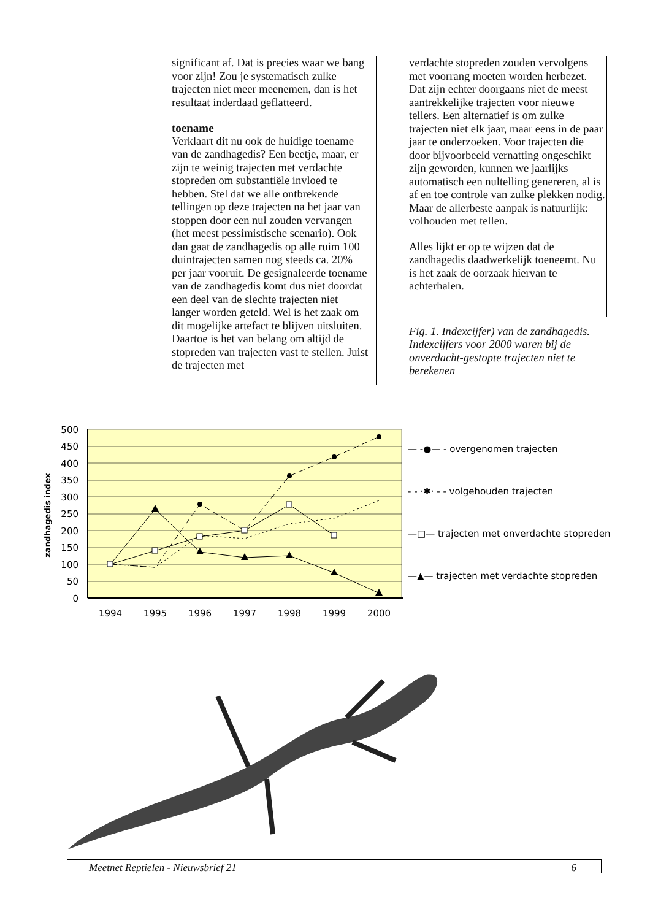significant af. Dat is precies waar we bang voor zijn! Zou je systematisch zulke trajecten niet meer meenemen, dan is het resultaat inderdaad geflatteerd.
toename
Verklaart dit nu ook de huidige toename van de zandhagedis? Een beetje, maar, er zijn te weinig trajecten met verdachte stopreden om substantiële invloed te hebben. Stel dat we alle ontbrekende tellingen op deze trajecten na het jaar van stoppen door een nul zouden vervangen (het meest pessimistische scenario). Ook dan gaat de zandhagedis op alle ruim 100 duintrajecten samen nog steeds ca. 20% per jaar vooruit. De gesignaleerde toename van de zandhagedis komt dus niet doordat een deel van de slechte trajecten niet langer worden geteld. Wel is het zaak om dit mogelijke artefact te blijven uitsluiten. Daartoe is het van belang om altijd de stopreden van trajecten vast te stellen. Juist de trajecten met
verdachte stopreden zouden vervolgens met voorrang moeten worden herbezet. Dat zijn echter doorgaans niet de meest aantrekkelijke trajecten voor nieuwe tellers. Een alternatief is om zulke trajecten niet elk jaar, maar eens in de paar jaar te onderzoeken. Voor trajecten die door bijvoorbeeld vernatting ongeschikt zijn geworden, kunnen we jaarlijks automatisch een nultelling genereren, al is af en toe controle van zulke plekken nodig. Maar de allerbeste aanpak is natuurlijk: volhouden met tellen.
Alles lijkt er op te wijzen dat de zandhagedis daadwerkelijk toeneemt. Nu is het zaak de oorzaak hiervan te achterhalen.
Fig. 1. Indexcijfer) van de zandhagedis. Indexcijfers voor 2000 waren bij de onverdacht-gestopte trajecten niet te berekenen
500
450
400
350
300
250
200
150
100
50
0
1994
1995
1996
1997
1998
1999
2000
zandhagedis index
— -●— - overgenomen trajecten
- - ·✱· - - volgehouden trajecten
—□— trajecten met onverdachte stopreden
—▲— trajecten met verdachte stopreden
Meetnet Reptielen - Nieuwsbrief 21 6